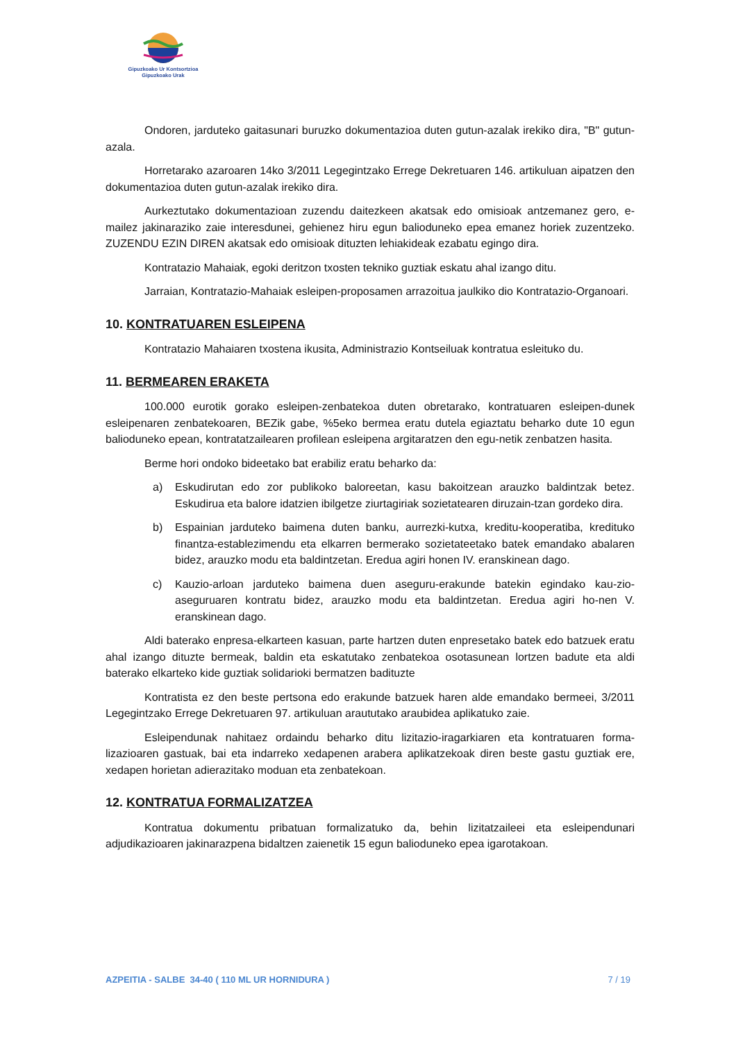Gipuzkoako Ur Kontsortzioa
Gipuzkoako Urak
Ondoren, jarduteko gaitasunari buruzko dokumentazioa duten gutun-azalak irekiko dira, "B" gutun-azala.
Horretarako azaroaren 14ko 3/2011 Legegintzako Errege Dekretuaren 146. artikuluan aipatzen den dokumentazioa duten gutun-azalak irekiko dira.
Aurkeztutako dokumentazioan zuzendu daitezkeen akatsak edo omisioak antzemanez gero, e-mailez jakinaraziko zaie interesdunei, gehienez hiru egun baliodunеko epea emanez horiek zuzentzeko. ZUZENDU EZIN DIREN akatsak edo omisioak dituzten lehiakideak ezabatu egingo dira.
Kontratazio Mahaiak, egoki deritzon txosten tekniko guztiak eskatu ahal izango ditu.
Jarraian, Kontratazio-Mahaiak esleipen-proposamen arrazoitua jaulkiko dio Kontratazio-Organoari.
10. KONTRATUAREN ESLEIPENA
Kontratazio Mahaiaren txostena ikusita, Administrazio Kontseiluak kontratua esleituko du.
11. BERMEAREN ERAKETA
100.000 eurotik gorako esleipen-zenbatekoa duten obretarako, kontratuaren esleipen-dunek esleipenaren zenbatekoaren, BEZik gabe, %5eko bermea eratu dutela egiaztatu beharko dute 10 egun baliodunеko epean, kontratatzailearen profilean esleipena argitaratzen den egu-netik zenbatzen hasita.
Berme hori ondoko bideetako bat erabiliz eratu beharko da:
a) Eskudirutan edo zor publikoko baloreetan, kasu bakoitzean arauzko baldintzak betez. Eskudirua eta balore idatzien ibilgetze ziurtagiriak sozietatearen diruzain-tzan gordeko dira.
b) Espainian jarduteko baimena duten banku, aurrezki-kutxa, kreditu-kooperatiba, kredituko finantza-establezimendu eta elkarren bermerako sozietateetako batek emandako abalaren bidez, arauzko modu eta baldintzetan. Eredua agiri honen IV. eranskinean dago.
c) Kauzio-arloan jarduteko baimena duen aseguru-erakunde batekin egindako kau-zio-aseguruaren kontratu bidez, arauzko modu eta baldintzetan. Eredua agiri ho-nen V. eranskinean dago.
Aldi baterako enpresa-elkarteen kasuan, parte hartzen duten enpresetako batek edo batzuek eratu ahal izango dituzte bermeak, baldin eta eskatutako zenbatekoa osotasunean lortzen badute eta aldi baterako elkarteko kide guztiak solidarioki bermatzen badituzte
Kontratista ez den beste pertsona edo erakunde batzuek haren alde emandako bermeei, 3/2011 Legegintzako Errege Dekretuaren 97. artikuluan araututako araubidea aplikatuko zaie.
Esleipendunak nahitaez ordaindu beharko ditu lizitazio-iragarkiaren eta kontratuaren forma-lizazioaren gastuak, bai eta indarreko xedapenen arabera aplikatzekoak diren beste gastu guztiak ere, xedapen horietan adierazitako moduan eta zenbatekoan.
12. KONTRATUA FORMALIZATZEA
Kontratua dokumentu pribatuan formalizatuko da, behin lizitatzaileei eta esleipendunari adjudikazioaren jakinarazpena bidaltzen zaienetik 15 egun baliodunеko epea igarotakoan.
AZPEITIA - SALBE 34-40 ( 110 ML UR HORNIDURA ) 7 / 19